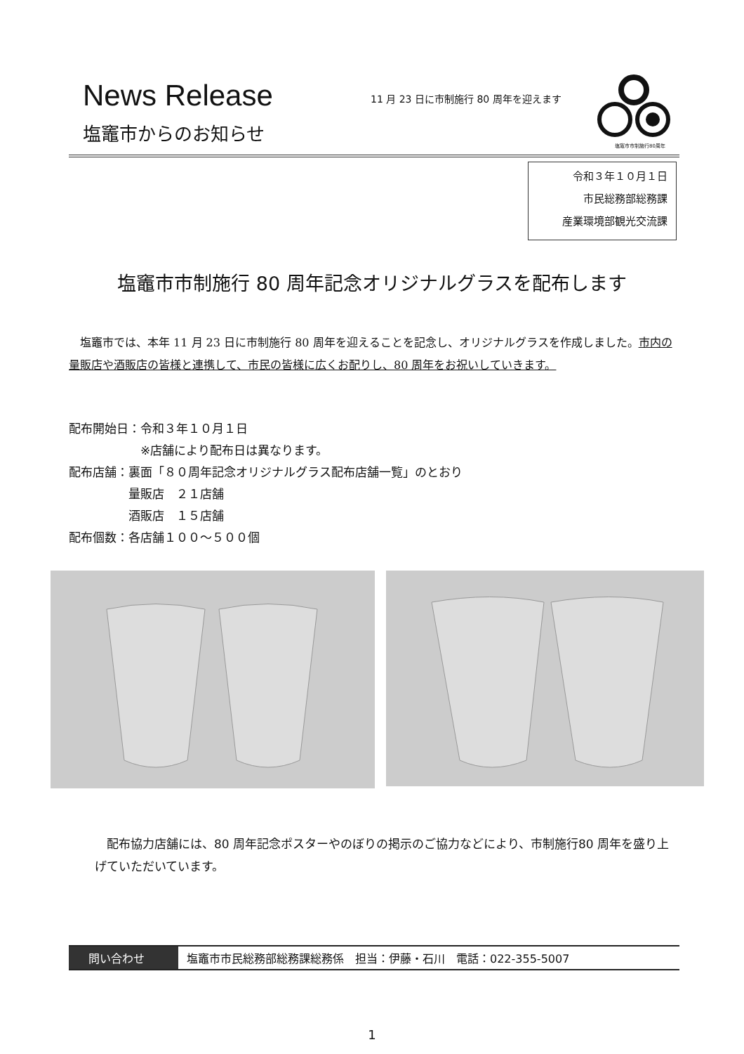News Release
塩竈市からのお知らせ
11 月 23 日に市制施行 80 周年を迎えます
塩竈市市制施行80周年
令和３年１０月１日
市民総務部総務課
産業環境部観光交流課
塩竈市市制施行 80 周年記念オリジナルグラスを配布します
　塩竈市では、本年 11 月 23 日に市制施行 80 周年を迎えることを記念し、オリジナルグラスを作成しました。市内の量販店や酒販店の皆様と連携して、市民の皆様に広くお配りし、80 周年をお祝いしていきます。
配布開始日：令和３年１０月１日
　　　　　　※店舗により配布日は異なります。
配布店舗：裏面「８０周年記念オリジナルグラス配布店舗一覧」のとおり
　　　　　量販店　２１店舗
　　　　　酒販店　１５店舗
配布個数：各店舗１００～５００個
　配布協力店舗には、80 周年記念ポスターやのぼりの掲示のご協力などにより、市制施行80 周年を盛り上げていただいています。
問い合わせ 塩竈市市民総務部総務課総務係　担当：伊藤・石川　電話：022-355-5007
1